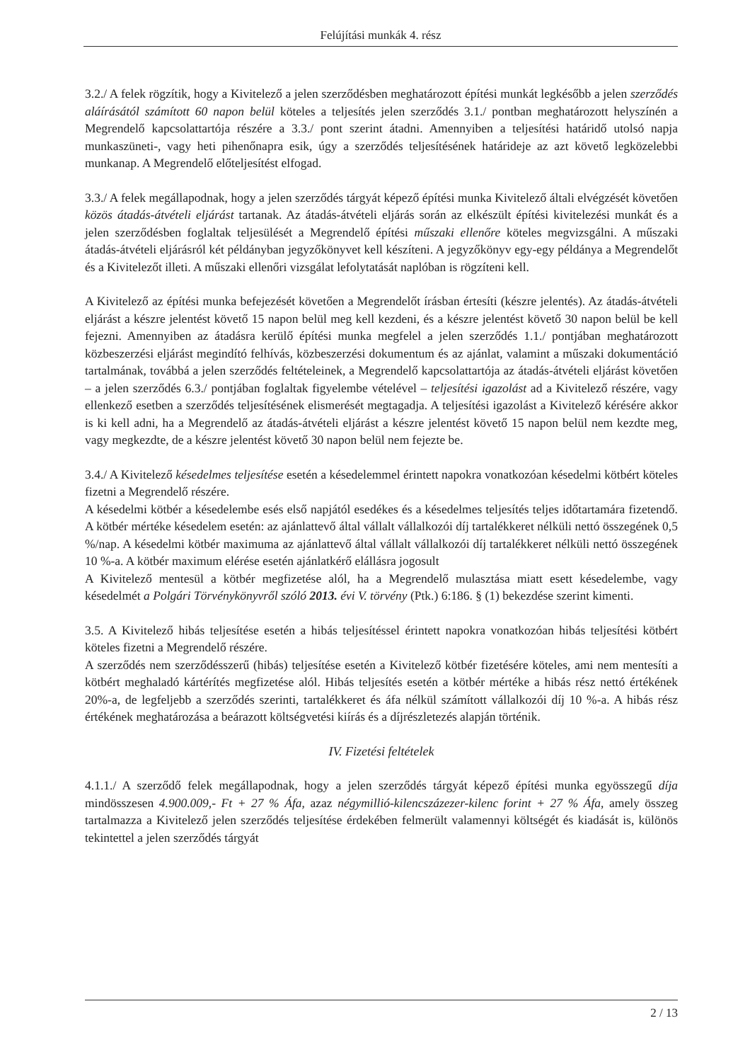Felújítási munkák 4. rész
3.2./ A felek rögzítik, hogy a Kivitelező a jelen szerződésben meghatározott építési munkát legkésőbb a jelen szerződés aláírásától számított 60 napon belül köteles a teljesítés jelen szerződés 3.1./ pontban meghatározott helyszínén a Megrendelő kapcsolattartója részére a 3.3./ pont szerint átadni. Amennyiben a teljesítési határidő utolsó napja munkaszüneti-, vagy heti pihenőnapra esik, úgy a szerződés teljesítésének határideje az azt követő legközelebbi munkanap. A Megrendelő előteljesítést elfogad.
3.3./ A felek megállapodnak, hogy a jelen szerződés tárgyát képező építési munka Kivitelező általi elvégzését követően közös átadás-átvételi eljárást tartanak. Az átadás-átvételi eljárás során az elkészült építési kivitelezési munkát és a jelen szerződésben foglaltak teljesülését a Megrendelő építési műszaki ellenőre köteles megvizsgálni. A műszaki átadás-átvételi eljárásról két példányban jegyzőkönyvet kell készíteni. A jegyzőkönyv egy-egy példánya a Megrendelőt és a Kivitelezőt illeti. A műszaki ellenőri vizsgálat lefolytatását naplóban is rögzíteni kell.
A Kivitelező az építési munka befejezését követően a Megrendelőt írásban értesíti (készre jelentés). Az átadás-átvételi eljárást a készre jelentést követő 15 napon belül meg kell kezdeni, és a készre jelentést követő 30 napon belül be kell fejezni. Amennyiben az átadásra kerülő építési munka megfelel a jelen szerződés 1.1./ pontjában meghatározott közbeszerzési eljárást megindító felhívás, közbeszerzési dokumentum és az ajánlat, valamint a műszaki dokumentáció tartalmának, továbbá a jelen szerződés feltételeinek, a Megrendelő kapcsolattartója az átadás-átvételi eljárást követően – a jelen szerződés 6.3./ pontjában foglaltak figyelembe vételével – teljesítési igazolást ad a Kivitelező részére, vagy ellenkező esetben a szerződés teljesítésének elismerését megtagadja. A teljesítési igazolást a Kivitelező kérésére akkor is ki kell adni, ha a Megrendelő az átadás-átvételi eljárást a készre jelentést követő 15 napon belül nem kezdte meg, vagy megkezdte, de a készre jelentést követő 30 napon belül nem fejezte be.
3.4./ A Kivitelező késedelmes teljesítése esetén a késedelemmel érintett napokra vonatkozóan késedelmi kötbért köteles fizetni a Megrendelő részére.
A késedelmi kötbér a késedelembe esés első napjától esedékes és a késedelmes teljesítés teljes időtartamára fizetendő. A kötbér mértéke késedelem esetén: az ajánlattevő által vállalt vállalkozói díj tartalékkeret nélküli nettó összegének 0,5 %/nap. A késedelmi kötbér maximuma az ajánlattevő által vállalt vállalkozói díj tartalékkeret nélküli nettó összegének 10 %-a. A kötbér maximum elérése esetén ajánlatkérő elállásra jogosult
A Kivitelező mentesül a kötbér megfizetése alól, ha a Megrendelő mulasztása miatt esett késedelembe, vagy késedelmét a Polgári Törvénykönyvről szóló 2013. évi V. törvény (Ptk.) 6:186. § (1) bekezdése szerint kimenti.
3.5. A Kivitelező hibás teljesítése esetén a hibás teljesítéssel érintett napokra vonatkozóan hibás teljesítési kötbért köteles fizetni a Megrendelő részére.
A szerződés nem szerződésszerű (hibás) teljesítése esetén a Kivitelező kötbér fizetésére köteles, ami nem mentesíti a kötbért meghaladó kártérítés megfizetése alól. Hibás teljesítés esetén a kötbér mértéke a hibás rész nettó értékének 20%-a, de legfeljebb a szerződés szerinti, tartalékkeret és áfa nélkül számított vállalkozói díj 10 %-a. A hibás rész értékének meghatározása a beárazott költségvetési kiírás és a díjrészletezés alapján történik.
IV. Fizetési feltételek
4.1.1./ A szerződő felek megállapodnak, hogy a jelen szerződés tárgyát képező építési munka egyösszegű díja mindösszesen 4.900.009,- Ft + 27 % Áfa, azaz négymillió-kilencszázezer-kilenc forint + 27 % Áfa, amely összeg tartalmazza a Kivitelező jelen szerződés teljesítése érdekében felmerült valamennyi költségét és kiadását is, különös tekintettel a jelen szerződés tárgyát
2 / 13